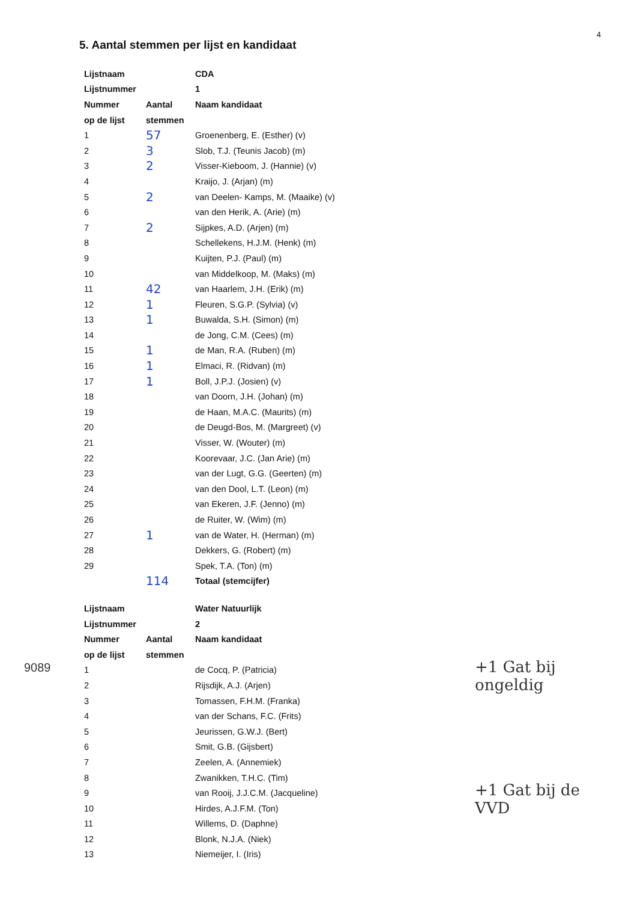4
5. Aantal stemmen per lijst en kandidaat
| Lijstnaam | | CDA |
| --- | --- | --- |
| Lijstnummer | | 1 |
| Nummer | Aantal | Naam kandidaat |
| op de lijst | stemmen | |
| 1 | 57 | Groenenberg, E. (Esther) (v) |
| 2 | 3 | Slob, T.J. (Teunis Jacob) (m) |
| 3 | 2 | Visser-Kieboom, J. (Hannie) (v) |
| 4 | | Kraijo, J. (Arjan) (m) |
| 5 | 2 | van Deelen- Kamps, M. (Maaike) (v) |
| 6 | | van den Herik, A. (Arie) (m) |
| 7 | 2 | Sijpkes, A.D. (Arjen) (m) |
| 8 | | Schellekens, H.J.M. (Henk) (m) |
| 9 | | Kuijten, P.J. (Paul) (m) |
| 10 | | van Middelkoop, M. (Maks) (m) |
| 11 | 42 | van Haarlem, J.H. (Erik) (m) |
| 12 | 1 | Fleuren, S.G.P. (Sylvia) (v) |
| 13 | 1 | Buwalda, S.H. (Simon) (m) |
| 14 | | de Jong, C.M. (Cees) (m) |
| 15 | 1 | de Man, R.A. (Ruben) (m) |
| 16 | 1 | Elmaci, R. (Ridvan) (m) |
| 17 | 1 | Boll, J.P.J. (Josien) (v) |
| 18 | | van Doorn, J.H. (Johan) (m) |
| 19 | | de Haan, M.A.C. (Maurits) (m) |
| 20 | | de Deugd-Bos, M. (Margreet) (v) |
| 21 | | Visser, W. (Wouter) (m) |
| 22 | | Koorevaar, J.C. (Jan Arie) (m) |
| 23 | | van der Lugt, G.G. (Geerten) (m) |
| 24 | | van den Dool, L.T. (Leon) (m) |
| 25 | | van Ekeren, J.F. (Jenno) (m) |
| 26 | | de Ruiter, W. (Wim) (m) |
| 27 | 1 | van de Water, H. (Herman) (m) |
| 28 | | Dekkers, G. (Robert) (m) |
| 29 | | Spek, T.A. (Ton) (m) |
| | 114 | Totaal (stemcijfer) |
| Lijstnaam | | Water Natuurlijk |
| --- | --- | --- |
| Lijstnummer | | 2 |
| Nummer | Aantal | Naam kandidaat |
| op de lijst | stemmen | |
| 1 | | de Cocq, P. (Patricia) |
| 2 | | Rijsdijk, A.J. (Arjen) |
| 3 | | Tomassen, F.H.M. (Franka) |
| 4 | | van der Schans, F.C. (Frits) |
| 5 | | Jeurissen, G.W.J. (Bert) |
| 6 | | Smit, G.B. (Gijsbert) |
| 7 | | Zeelen, A. (Annemiek) |
| 8 | | Zwanikken, T.H.C. (Tim) |
| 9 | | van Rooij, J.J.C.M. (Jacqueline) |
| 10 | | Hirdes, A.J.F.M. (Ton) |
| 11 | | Willems, D. (Daphne) |
| 12 | | Blonk, N.J.A. (Niek) |
| 13 | | Niemeijer, I. (Iris) |
+1 Gat bij ongeldig
+1 Gat bij de VVD
9089